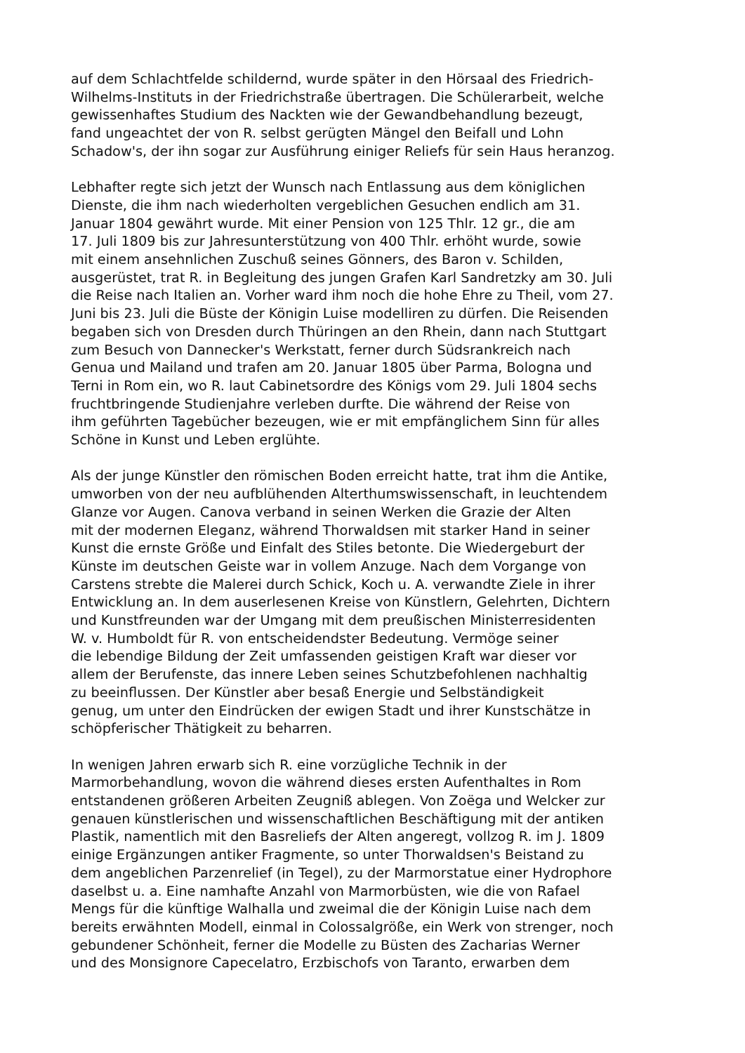auf dem Schlachtfelde schildernd, wurde später in den Hörsaal des Friedrich-
Wilhelms-Instituts in der Friedrichstraße übertragen. Die Schülerarbeit, welche
gewissenhaftes Studium des Nackten wie der Gewandbehandlung bezeugt,
fand ungeachtet der von R. selbst gerügten Mängel den Beifall und Lohn
Schadow's, der ihn sogar zur Ausführung einiger Reliefs für sein Haus heranzog.
Lebhafter regte sich jetzt der Wunsch nach Entlassung aus dem königlichen
Dienste, die ihm nach wiederholten vergeblichen Gesuchen endlich am 31.
Januar 1804 gewährt wurde. Mit einer Pension von 125 Thlr. 12 gr., die am
17. Juli 1809 bis zur Jahresunterstützung von 400 Thlr. erhöht wurde, sowie
mit einem ansehnlichen Zuschuß seines Gönners, des Baron v. Schilden,
ausgerüstet, trat R. in Begleitung des jungen Grafen Karl Sandretzky am 30. Juli
die Reise nach Italien an. Vorher ward ihm noch die hohe Ehre zu Theil, vom 27.
Juni bis 23. Juli die Büste der Königin Luise modelliren zu dürfen. Die Reisenden
begaben sich von Dresden durch Thüringen an den Rhein, dann nach Stuttgart
zum Besuch von Dannecker's Werkstatt, ferner durch Südsrankreich nach
Genua und Mailand und trafen am 20. Januar 1805 über Parma, Bologna und
Terni in Rom ein, wo R. laut Cabinetsordre des Königs vom 29. Juli 1804 sechs
fruchtbringende Studienjahre verleben durfte. Die während der Reise von
ihm geführten Tagebücher bezeugen, wie er mit empfänglichem Sinn für alles
Schöne in Kunst und Leben erglühte.
Als der junge Künstler den römischen Boden erreicht hatte, trat ihm die Antike,
umworben von der neu aufblühenden Alterthumswissenschaft, in leuchtendem
Glanze vor Augen. Canova verband in seinen Werken die Grazie der Alten
mit der modernen Eleganz, während Thorwaldsen mit starker Hand in seiner
Kunst die ernste Größe und Einfalt des Stiles betonte. Die Wiedergeburt der
Künste im deutschen Geiste war in vollem Anzuge. Nach dem Vorgange von
Carstens strebte die Malerei durch Schick, Koch u. A. verwandte Ziele in ihrer
Entwicklung an. In dem auserlesenen Kreise von Künstlern, Gelehrten, Dichtern
und Kunstfreunden war der Umgang mit dem preußischen Ministerresidenten
W. v. Humboldt für R. von entscheidendster Bedeutung. Vermöge seiner
die lebendige Bildung der Zeit umfassenden geistigen Kraft war dieser vor
allem der Berufenste, das innere Leben seines Schutzbefohlenen nachhaltig
zu beeinflussen. Der Künstler aber besaß Energie und Selbständigkeit
genug, um unter den Eindrücken der ewigen Stadt und ihrer Kunstschätze in
schöpferischer Thätigkeit zu beharren.
In wenigen Jahren erwarb sich R. eine vorzügliche Technik in der
Marmorbehandlung, wovon die während dieses ersten Aufenthaltes in Rom
entstandenen größeren Arbeiten Zeugniß ablegen. Von Zoëga und Welcker zur
genauen künstlerischen und wissenschaftlichen Beschäftigung mit der antiken
Plastik, namentlich mit den Basreliefs der Alten angeregt, vollzog R. im J. 1809
einige Ergänzungen antiker Fragmente, so unter Thorwaldsen's Beistand zu
dem angeblichen Parzenrelief (in Tegel), zu der Marmorstatue einer Hydrophore
daselbst u. a. Eine namhafte Anzahl von Marmorbüsten, wie die von Rafael
Mengs für die künftige Walhalla und zweimal die der Königin Luise nach dem
bereits erwähnten Modell, einmal in Colossalgröße, ein Werk von strenger, noch
gebundener Schönheit, ferner die Modelle zu Büsten des Zacharias Werner
und des Monsignore Capecelatro, Erzbischofs von Taranto, erwarben dem